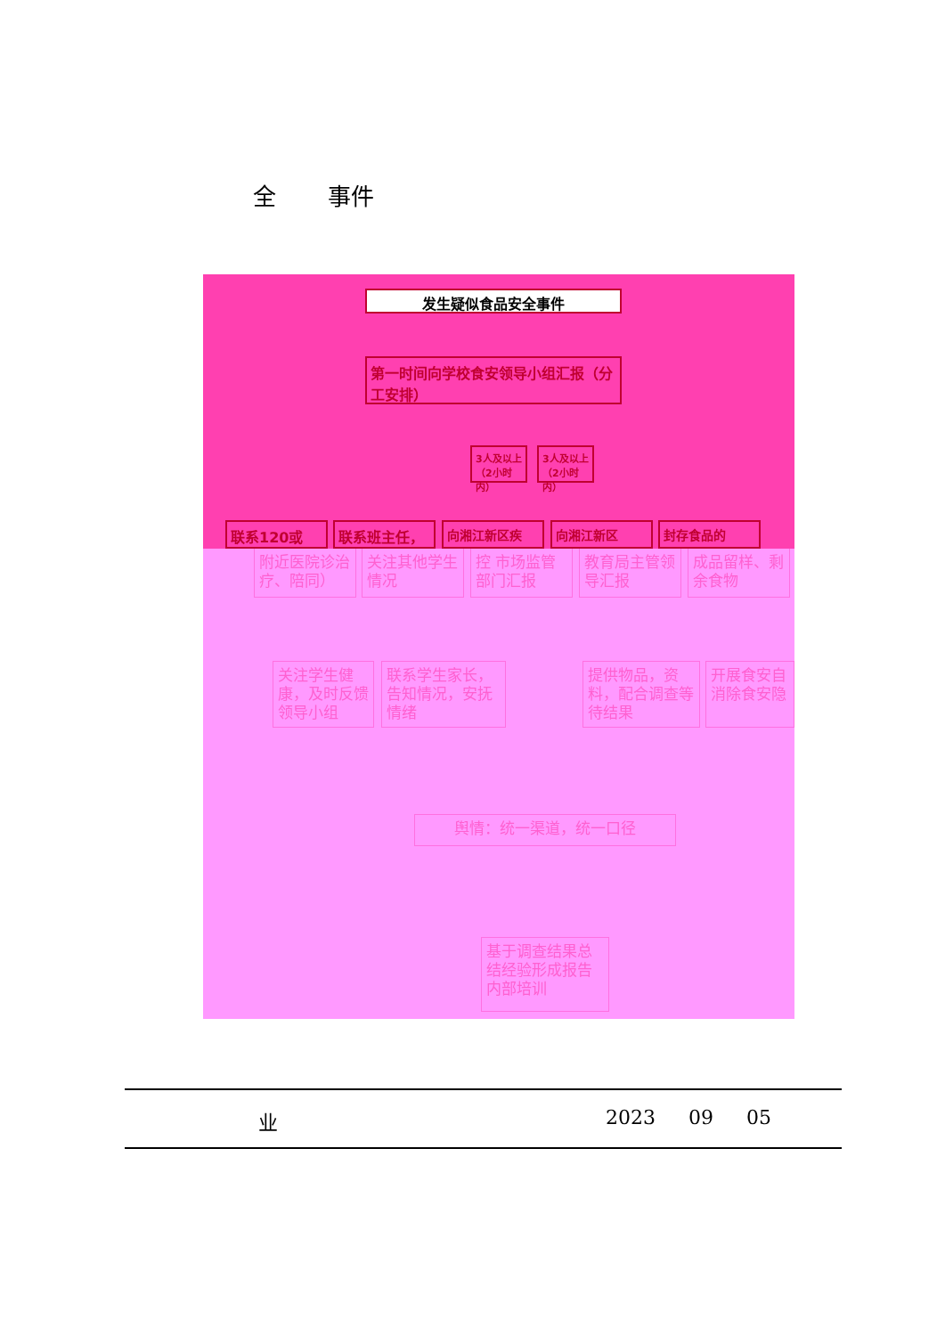全 事件
发生疑似食品安全事件
第一时间向学校食安领导小组汇报（分工安排）
3人及以上（2小时内）
3人及以上（2小时内）
联系120或 联系班主任， 向湘江新区疾 向湘江新区 封存食品的
附近医院诊治疗、陪同）
关注其他学生情况
控 市场监管部门汇报
教育局主管领导汇报
成品留样、剩余食物
关注学生健康，及时反馈领导小组
联系学生家长，告知情况，安抚情绪
提供物品，资料，配合调查等待结果
开展食安自消除食安隐
舆情：统一渠道，统一口径
基于调查结果总结经验形成报告内部培训
业 2023 09 05